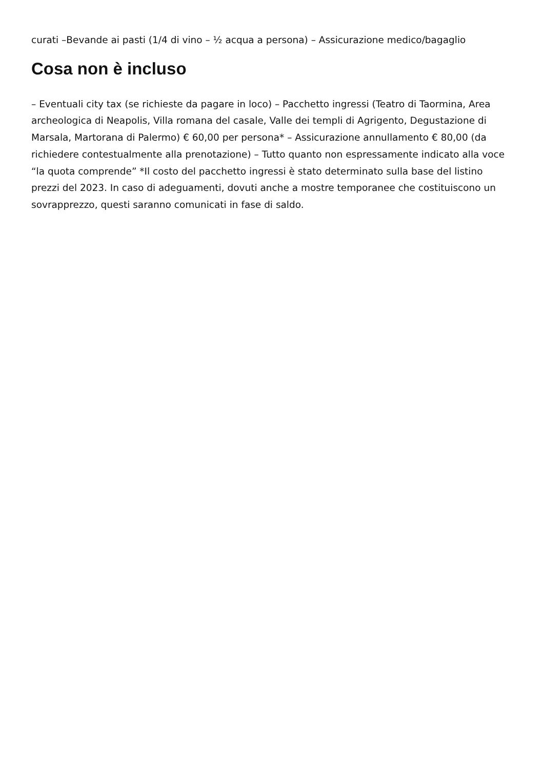curati –Bevande ai pasti (1/4 di vino – ½ acqua a persona) – Assicurazione medico/bagaglio
Cosa non è incluso
– Eventuali city tax (se richieste da pagare in loco) – Pacchetto ingressi (Teatro di Taormina, Area archeologica di Neapolis, Villa romana del casale, Valle dei templi di Agrigento, Degustazione di Marsala, Martorana di Palermo) € 60,00 per persona* – Assicurazione annullamento € 80,00 (da richiedere contestualmente alla prenotazione) – Tutto quanto non espressamente indicato alla voce “la quota comprende” *Il costo del pacchetto ingressi è stato determinato sulla base del listino prezzi del 2023. In caso di adeguamenti, dovuti anche a mostre temporanee che costituiscono un sovrapprezzo, questi saranno comunicati in fase di saldo.